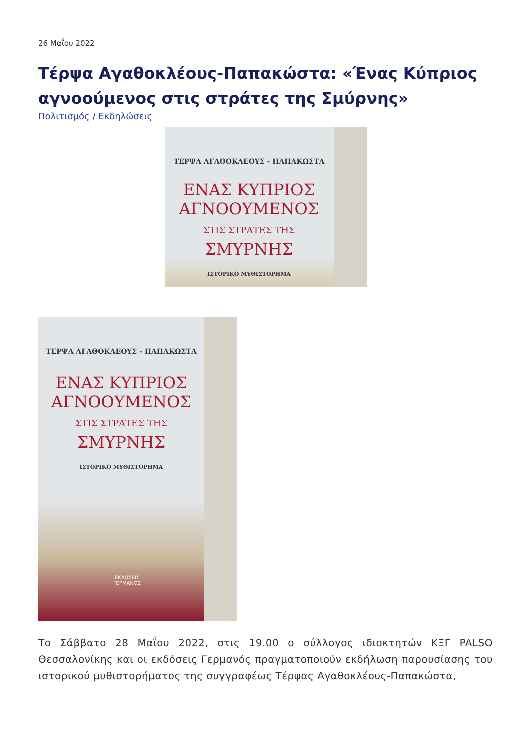26 Μαΐου 2022
Τέρψα Αγαθοκλέους-Παπακώστα: «Ένας Κύπριος αγνοούμενος στις στράτες της Σμύρνης»
Πολιτισμός / Εκδηλώσεις
ΤΕΡΨΑ ΑΓΑΘΟΚΛΕΟΥΣ - ΠΑΠΑΚΩΣΤΑ
ΕΝΑΣ ΚΥΠΡΙΟΣ
ΑΓΝΟΟΥΜΕΝΟΣ
ΣΤΙΣ ΣΤΡΑΤΕΣ ΤΗΣ
ΣΜΥΡΝΗΣ
ΙΣΤΟΡΙΚΟ ΜΥΘΙΣΤΟΡΗΜΑ
ΤΕΡΨΑ ΑΓΑΘΟΚΛΕΟΥΣ - ΠΑΠΑΚΩΣΤΑ
ΕΝΑΣ ΚΥΠΡΙΟΣ
ΑΓΝΟΟΥΜΕΝΟΣ
ΣΤΙΣ ΣΤΡΑΤΕΣ ΤΗΣ
ΣΜΥΡΝΗΣ
ΙΣΤΟΡΙΚΟ ΜΥΘΙΣΤΟΡΗΜΑ
ΕΚΔΟΣΕΙΣ
ΓΕΡΜΑΝΟΣ
Το Σάββατο 28 Μαΐου 2022, στις 19.00 ο σύλλογος ιδιοκτητών ΚΞΓ PALSO Θεσσαλονίκης και οι εκδόσεις Γερμανός πραγματοποιούν εκδήλωση παρουσίασης του ιστορικού μυθιστορήματος της συγγραφέως Τέρψας Αγαθοκλέους-Παπακώστα,